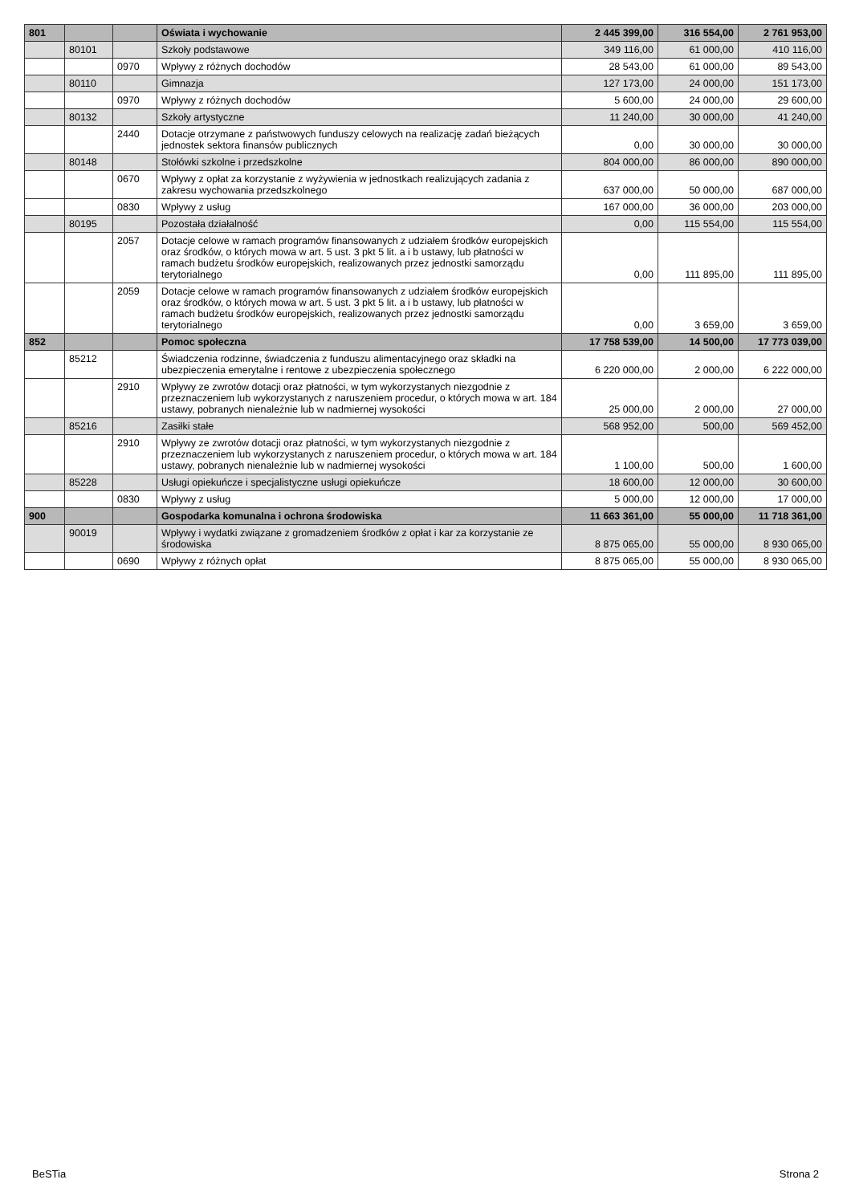| 801 | | | Oświata i wychowanie | 2 445 399,00 | 316 554,00 | 2 761 953,00 |
| | 80101 | | Szkoły podstawowe | 349 116,00 | 61 000,00 | 410 116,00 |
| | | 0970 | Wpływy z różnych dochodów | 28 543,00 | 61 000,00 | 89 543,00 |
| | 80110 | | Gimnazja | 127 173,00 | 24 000,00 | 151 173,00 |
| | | 0970 | Wpływy z różnych dochodów | 5 600,00 | 24 000,00 | 29 600,00 |
| | 80132 | | Szkoły artystyczne | 11 240,00 | 30 000,00 | 41 240,00 |
| | | 2440 | Dotacje otrzymane z państwowych funduszy celowych na realizację zadań bieżących jednostek sektora finansów publicznych | 0,00 | 30 000,00 | 30 000,00 |
| | 80148 | | Stołówki szkolne i przedszkolne | 804 000,00 | 86 000,00 | 890 000,00 |
| | | 0670 | Wpływy z opłat za korzystanie z wyżywienia w jednostkach realizujących zadania z zakresu wychowania przedszkolnego | 637 000,00 | 50 000,00 | 687 000,00 |
| | | 0830 | Wpływy z usług | 167 000,00 | 36 000,00 | 203 000,00 |
| | 80195 | | Pozostała działalność | 0,00 | 115 554,00 | 115 554,00 |
| | | 2057 | Dotacje celowe w ramach programów finansowanych z udziałem środków europejskich oraz środków, o których mowa w art. 5 ust. 3 pkt 5 lit. a i b ustawy, lub płatności w ramach budżetu środków europejskich, realizowanych przez jednostki samorządu terytorialnego | 0,00 | 111 895,00 | 111 895,00 |
| | | 2059 | Dotacje celowe w ramach programów finansowanych z udziałem środków europejskich oraz środków, o których mowa w art. 5 ust. 3 pkt 5 lit. a i b ustawy, lub płatności w ramach budżetu środków europejskich, realizowanych przez jednostki samorządu terytorialnego | 0,00 | 3 659,00 | 3 659,00 |
| 852 | | | Pomoc społeczna | 17 758 539,00 | 14 500,00 | 17 773 039,00 |
| | 85212 | | Świadczenia rodzinne, świadczenia z funduszu alimentacyjnego oraz składki na ubezpieczenia emerytalne i rentowe z ubezpieczenia społecznego | 6 220 000,00 | 2 000,00 | 6 222 000,00 |
| | | 2910 | Wpływy ze zwrotów dotacji oraz płatności, w tym wykorzystanych niezgodnie z przeznaczeniem lub wykorzystanych z naruszeniem procedur, o których mowa w art. 184 ustawy, pobranych nienależnie lub w nadmiernej wysokości | 25 000,00 | 2 000,00 | 27 000,00 |
| | 85216 | | Zasiłki stałe | 568 952,00 | 500,00 | 569 452,00 |
| | | 2910 | Wpływy ze zwrotów dotacji oraz płatności, w tym wykorzystanych niezgodnie z przeznaczeniem lub wykorzystanych z naruszeniem procedur, o których mowa w art. 184 ustawy, pobranych nienależnie lub w nadmiernej wysokości | 1 100,00 | 500,00 | 1 600,00 |
| | 85228 | | Usługi opiekuńcze i specjalistyczne usługi opiekuńcze | 18 600,00 | 12 000,00 | 30 600,00 |
| | | 0830 | Wpływy z usług | 5 000,00 | 12 000,00 | 17 000,00 |
| 900 | | | Gospodarka komunalna i ochrona środowiska | 11 663 361,00 | 55 000,00 | 11 718 361,00 |
| | 90019 | | Wpływy i wydatki związane z gromadzeniem środków z opłat i kar za korzystanie ze środowiska | 8 875 065,00 | 55 000,00 | 8 930 065,00 |
| | | 0690 | Wpływy z różnych opłat | 8 875 065,00 | 55 000,00 | 8 930 065,00 |
BeSTia Strona 2